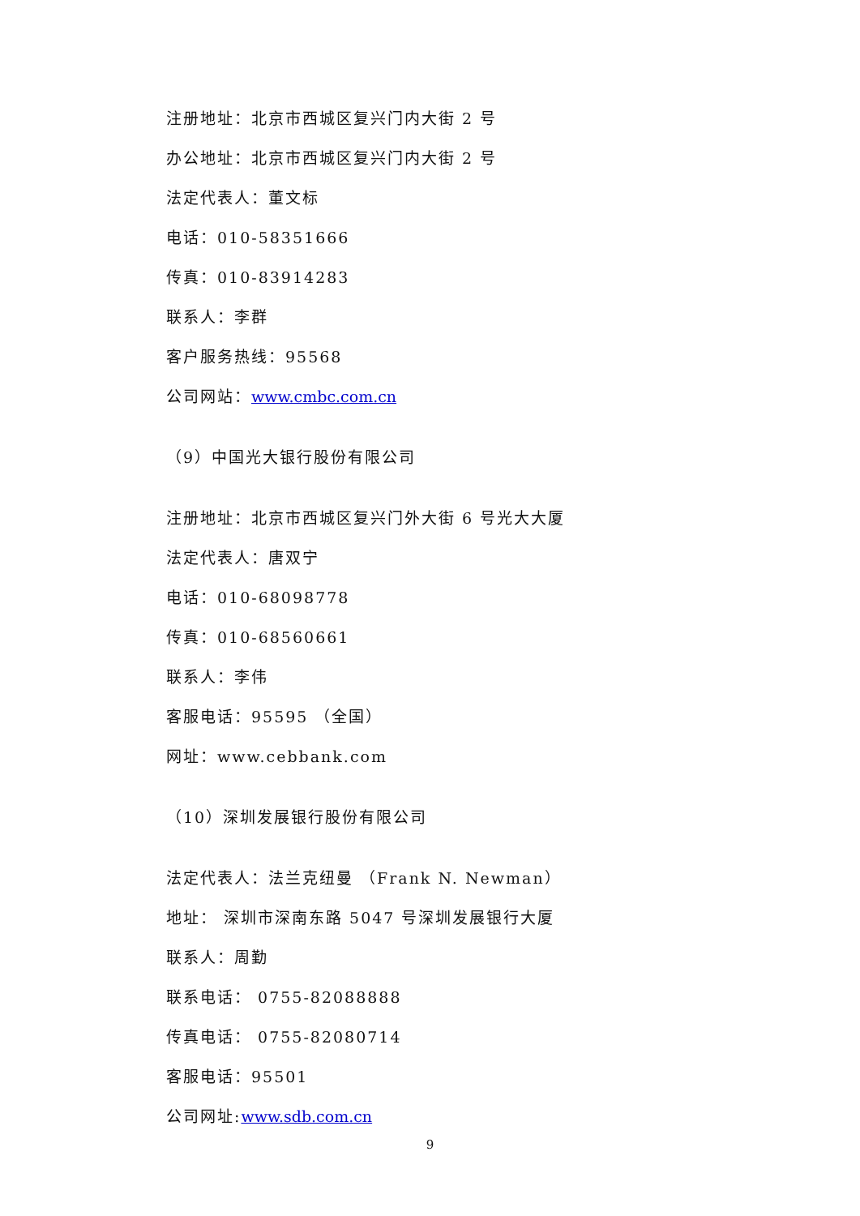注册地址：北京市西城区复兴门内大街 2 号
办公地址：北京市西城区复兴门内大街 2 号
法定代表人：董文标
电话：010-58351666
传真：010-83914283
联系人：李群
客户服务热线：95568
公司网站：www.cmbc.com.cn
（9）中国光大银行股份有限公司
注册地址：北京市西城区复兴门外大街 6 号光大大厦
法定代表人：唐双宁
电话：010-68098778
传真：010-68560661
联系人：李伟
客服电话：95595 （全国）
网址：www.cebbank.com
（10）深圳发展银行股份有限公司
法定代表人：法兰克纽曼 （Frank N. Newman）
地址： 深圳市深南东路 5047 号深圳发展银行大厦
联系人：周勤
联系电话： 0755-82088888
传真电话： 0755-82080714
客服电话：95501
公司网址:www.sdb.com.cn
9